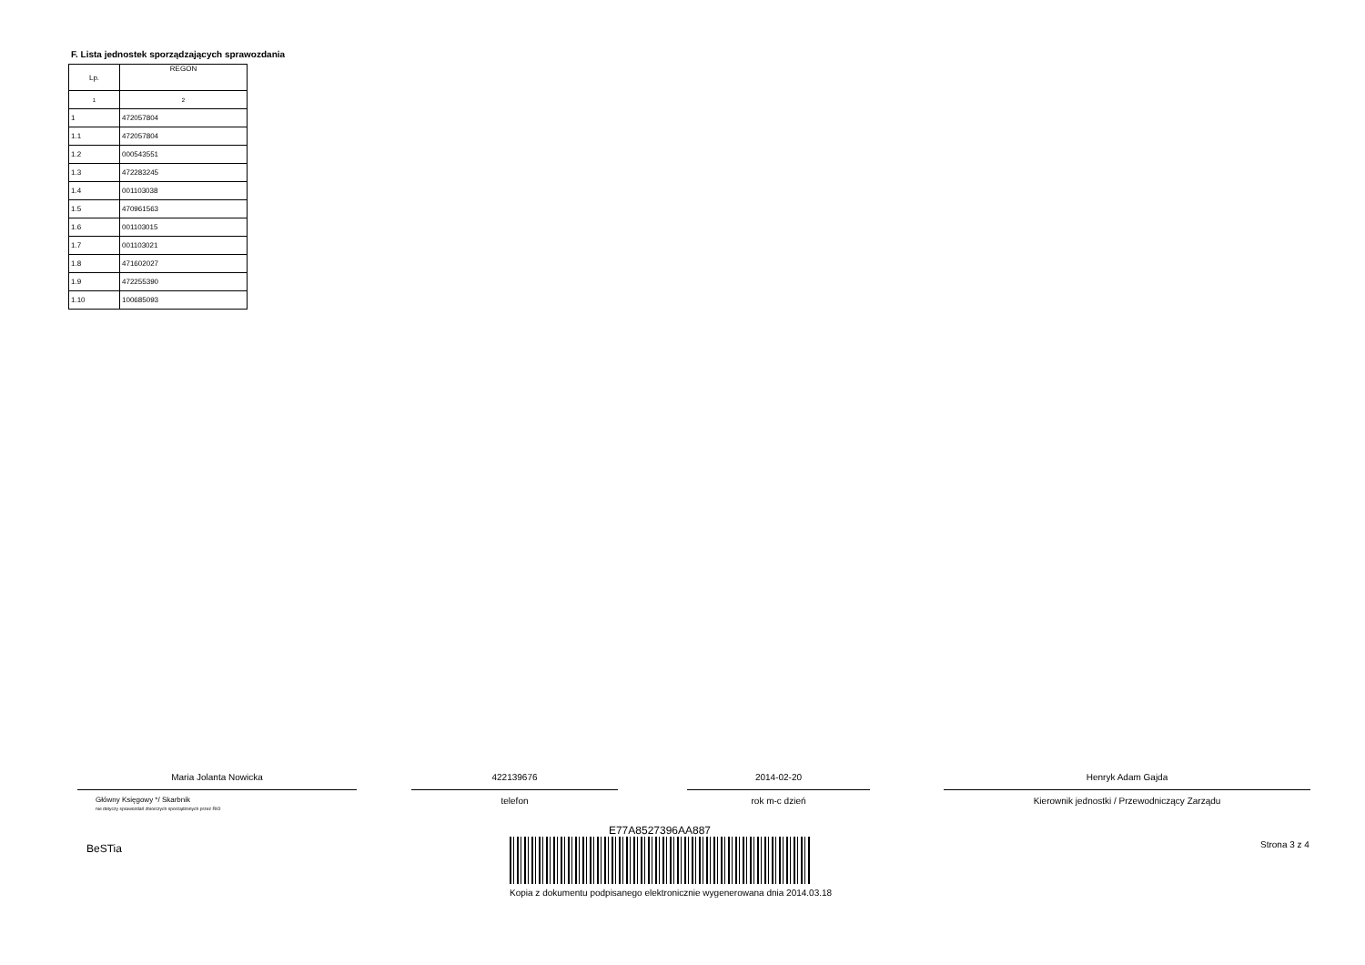F. Lista jednostek sporządzających sprawozdania
| Lp. | REGON |
| --- | --- |
| 1 | 2 |
| 1 | 472057804 |
| 1.1 | 472057804 |
| 1.2 | 000543551 |
| 1.3 | 472283245 |
| 1.4 | 001103038 |
| 1.5 | 470961563 |
| 1.6 | 001103015 |
| 1.7 | 001103021 |
| 1.8 | 471602027 |
| 1.9 | 472255390 |
| 1.10 | 100685093 |
Maria Jolanta Nowicka
Główny Księgowy */ Skarbnik
nie dotyczy sprawozdań zbiorczych sporządzonych przez RIO
422139676
telefon
2014-02-20
rok m-c dzień
Henryk Adam Gajda
Kierownik jednostki / Przewodniczący Zarządu
BeSTia Strona 3 z 4
E77A8527396AA887
Kopia z dokumentu podpisanego elektronicznie wygenerowana dnia 2014.03.18